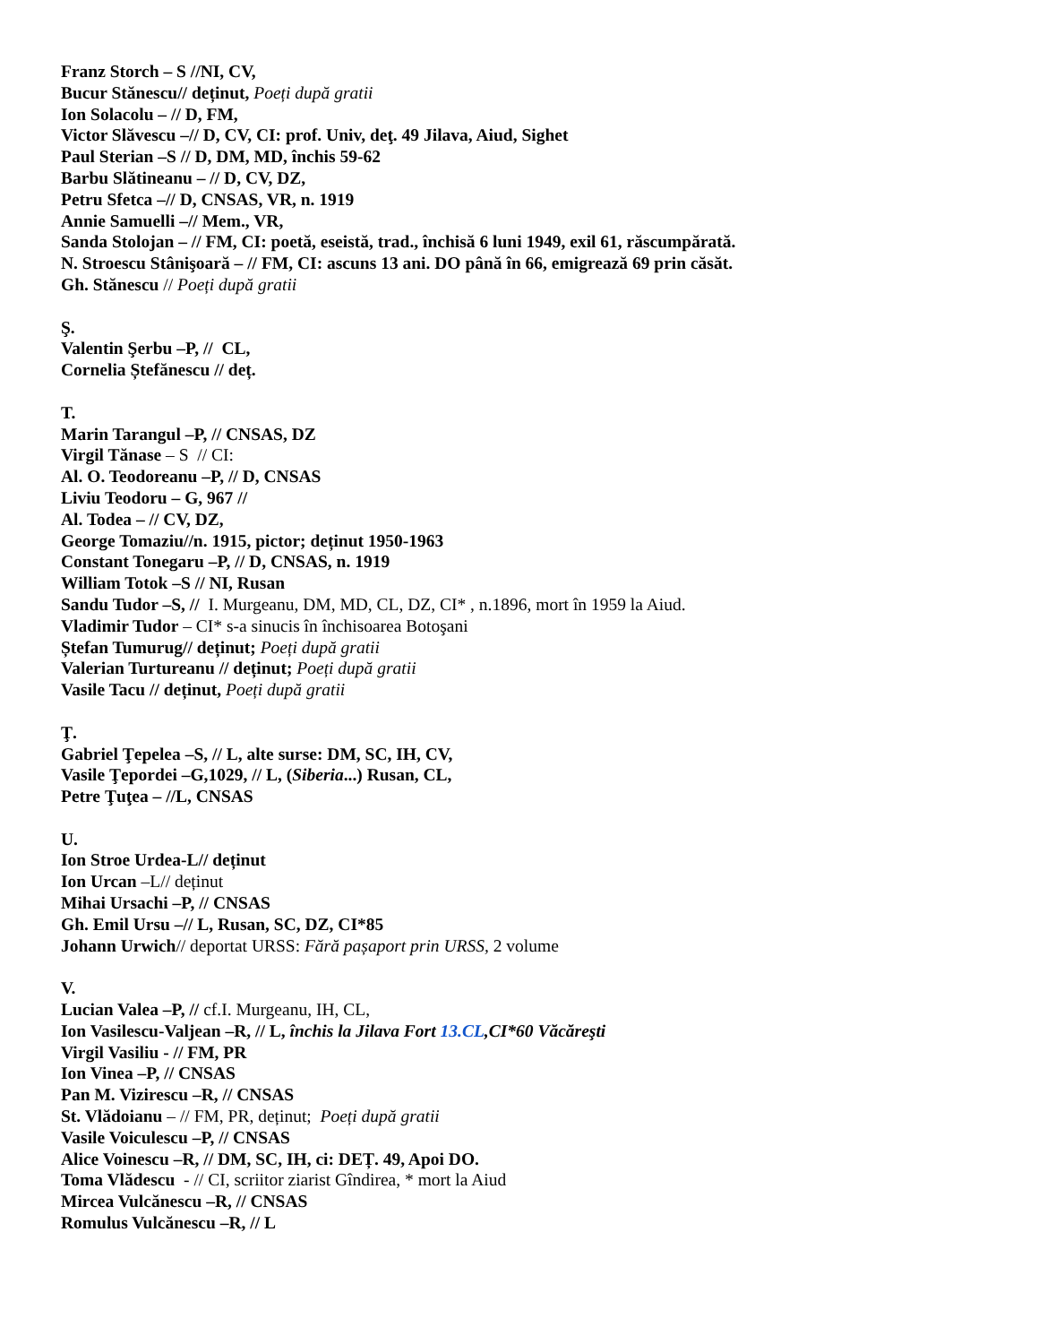Franz Storch – S //NI, CV,
Bucur Stănescu// deținut, Poeți după gratii
Ion Solacolu – // D, FM,
Victor Slăvescu –// D, CV, CI: prof. Univ, deţ. 49 Jilava, Aiud, Sighet
Paul Sterian –S // D, DM, MD, închis 59-62
Barbu Slătineanu – // D, CV, DZ,
Petru Sfetca –// D, CNSAS, VR, n. 1919
Annie Samuelli –// Mem., VR,
Sanda Stolojan – // FM, CI: poetă, eseistă, trad., închisă 6 luni 1949, exil 61, răscumpărată.
N. Stroescu Stânişoară – // FM, CI: ascuns 13 ani. DO până în 66, emigrează 69 prin căsăt.
Gh. Stănescu // Poeți după gratii
Ş.
Valentin Şerbu –P, // CL,
Cornelia Ștefănescu // deț.
T.
Marin Tarangul –P, // CNSAS, DZ
Virgil Tănase – S // CI:
Al. O. Teodoreanu –P, // D, CNSAS
Liviu Teodoru – G, 967 //
Al. Todea – // CV, DZ,
George Tomaziu//n. 1915, pictor; deținut 1950-1963
Constant Tonegaru –P, // D, CNSAS, n. 1919
William Totok –S // NI, Rusan
Sandu Tudor –S, // I. Murgeanu, DM, MD, CL, DZ, CI* , n.1896, mort în 1959 la Aiud.
Vladimir Tudor – CI* s-a sinucis în închisoarea Botoşani
Ștefan Tumurug// deținut; Poeți după gratii
Valerian Turtureanu // deținut; Poeți după gratii
Vasile Tacu // deținut, Poeți după gratii
Ţ.
Gabriel Ţepelea –S, // L, alte surse: DM, SC, IH, CV,
Vasile Ţepordei –G,1029, // L, (Siberia...) Rusan, CL,
Petre Ţuţea – //L, CNSAS
U.
Ion Stroe Urdea-L// deținut
Ion Urcan –L// deținut
Mihai Ursachi –P, // CNSAS
Gh. Emil Ursu –// L, Rusan, SC, DZ, CI*85
Johann Urwich// deportat URSS: Fără pașaport prin URSS, 2 volume
V.
Lucian Valea –P, // cf.I. Murgeanu, IH, CL,
Ion Vasilescu-Valjean –R, // L, închis la Jilava Fort 13.CL,CI*60 Văcăreşti
Virgil Vasiliu - // FM, PR
Ion Vinea –P, // CNSAS
Pan M. Vizirescu –R, // CNSAS
St. Vlădoianu – // FM, PR, deținut; Poeți după gratii
Vasile Voiculescu –P, // CNSAS
Alice Voinescu –R, // DM, SC, IH, ci: DEȚ. 49, Apoi DO.
Toma Vlădescu - // CI, scriitor ziarist Gîndirea, * mort la Aiud
Mircea Vulcănescu –R, // CNSAS
Romulus Vulcănescu –R, // L